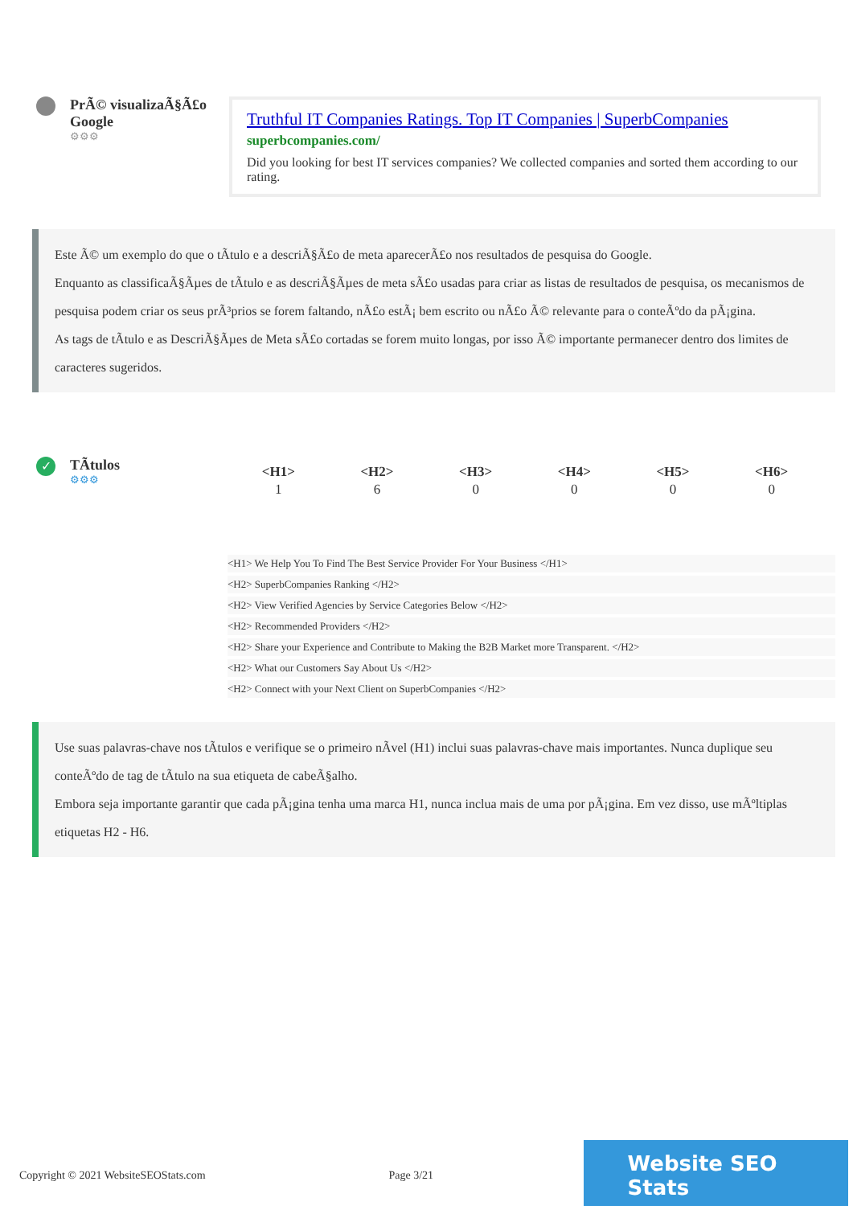PrÃ© visualizaÃ§Ã£o Google
⚙⚙⚙
Truthful IT Companies Ratings. Top IT Companies | SuperbCompanies
superbcompanies.com/
Did you looking for best IT services companies? We collected companies and sorted them according to our rating.
Este Ã© um exemplo do que o tÃtulo e a descriÃ§Ã£o de meta aparecerÃ£o nos resultados de pesquisa do Google.
Enquanto as classificaÃ§Ãµes de tÃtulo e as descriÃ§Ãµes de meta sÃ£o usadas para criar as listas de resultados de pesquisa, os mecanismos de pesquisa podem criar os seus prÃ³prios se forem faltando, nÃ£o estÃ¡ bem escrito ou nÃ£o Ã© relevante para o conteÃºdo da pÃ¡gina.
As tags de tÃtulo e as DescriÃ§Ãµes de Meta sÃ£o cortadas se forem muito longas, por isso Ã© importante permanecer dentro dos limites de caracteres sugeridos.
✓
TÃtulos
⚙⚙⚙
| <H1> | <H2> | <H3> | <H4> | <H5> | <H6> |
| --- | --- | --- | --- | --- | --- |
| 1 | 6 | 0 | 0 | 0 | 0 |
<H1> We Help You To Find The Best Service Provider For Your Business </H1>
<H2> SuperbCompanies Ranking </H2>
<H2> View Verified Agencies by Service Categories Below </H2>
<H2> Recommended Providers </H2>
<H2> Share your Experience and Contribute to Making the B2B Market more Transparent. </H2>
<H2> What our Customers Say About Us </H2>
<H2> Connect with your Next Client on SuperbCompanies </H2>
Use suas palavras-chave nos tÃtulos e verifique se o primeiro nÃvel (H1) inclui suas palavras-chave mais importantes. Nunca duplique seu conteÃºdo de tag de tÃtulo na sua etiqueta de cabeÃ§alho.
Embora seja importante garantir que cada pÃ¡gina tenha uma marca H1, nunca inclua mais de uma por pÃ¡gina. Em vez disso, use mÃºltiplas etiquetas H2 - H6.
Copyright © 2021 WebsiteSEOStats.com Page 3/21
Website SEO Stats